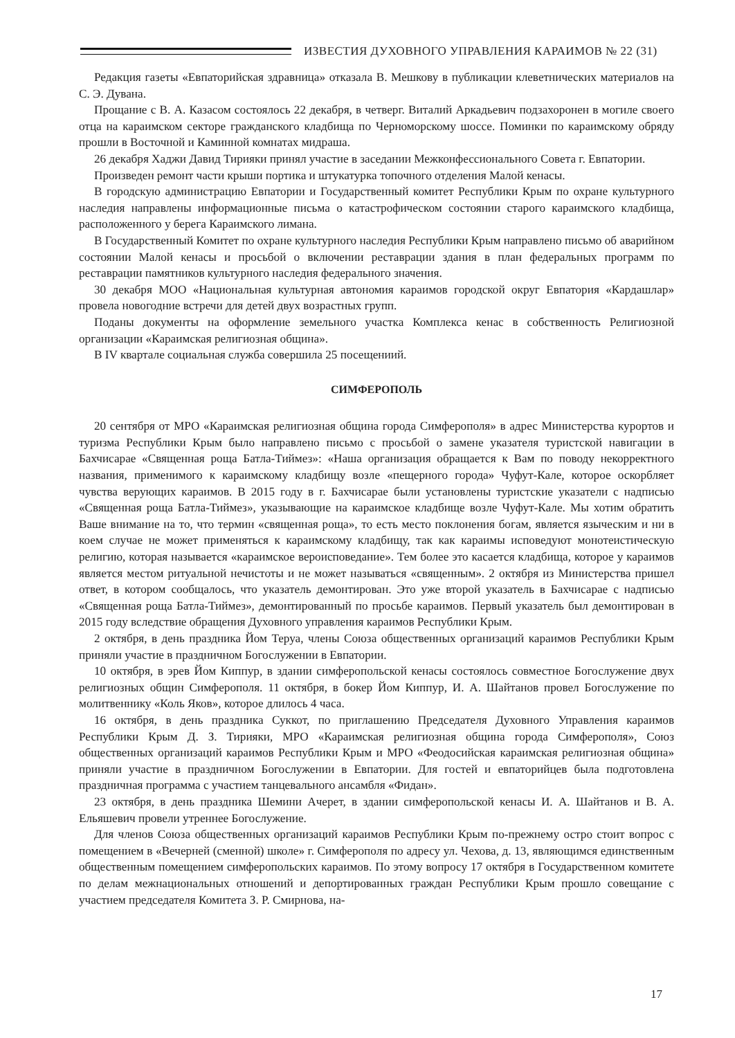ИЗВЕСТИЯ ДУХОВНОГО УПРАВЛЕНИЯ КАРАИМОВ № 22 (31)
Редакция газеты «Евпаторийская здравница» отказала В. Мешкову в публикации клеветнических материалов на С. Э. Дувана.
Прощание с В. А. Казасом состоялось 22 декабря, в четверг. Виталий Аркадьевич подзахоронен в могиле своего отца на караимском секторе гражданского кладбища по Черноморскому шоссе. Поминки по караимскому обряду прошли в Восточной и Каминной комнатах мидраша.
26 декабря Хаджи Давид Тирияки принял участие в заседании Межконфессионального Совета г. Евпатории.
Произведен ремонт части крыши портика и штукатурка топочного отделения Малой кенасы.
В городскую администрацию Евпатории и Государственный комитет Республики Крым по охране культурного наследия направлены информационные письма о катастрофическом состоянии старого караимского кладбища, расположенного у берега Караимского лимана.
В Государственный Комитет по охране культурного наследия Республики Крым направлено письмо об аварийном состоянии Малой кенасы и просьбой о включении реставрации здания в план федеральных программ по реставрации памятников культурного наследия федерального значения.
30 декабря МОО «Национальная культурная автономия караимов городской округ Евпатория «Кардашлар» провела новогодние встречи для детей двух возрастных групп.
Поданы документы на оформление земельного участка Комплекса кенас в собственность Религиозной организации «Караимская религиозная община».
В IV квартале социальная служба совершила 25 посещениий.
СИМФЕРОПОЛЬ
20 сентября от МРО «Караимская религиозная община города Симферополя» в адрес Министерства курортов и туризма Республики Крым было направлено письмо с просьбой о замене указателя туристской навигации в Бахчисарае «Священная роща Батла-Тиймез»: «Наша организация обращается к Вам по поводу некорректного названия, применимого к караимскому кладбищу возле «пещерного города» Чуфут-Кале, которое оскорбляет чувства верующих караимов. В 2015 году в г. Бахчисарае были установлены туристские указатели с надписью «Священная роща Батла-Тиймез», указывающие на караимское кладбище возле Чуфут-Кале. Мы хотим обратить Ваше внимание на то, что термин «священная роща», то есть место поклонения богам, является языческим и ни в коем случае не может применяться к караимскому кладбищу, так как караимы исповедуют монотеистическую религию, которая называется «караимское вероисповедание». Тем более это касается кладбища, которое у караимов является местом ритуальной нечистоты и не может называться «священным». 2 октября из Министерства пришел ответ, в котором сообщалось, что указатель демонтирован. Это уже второй указатель в Бахчисарае с надписью «Священная роща Батла-Тиймез», демонтированный по просьбе караимов. Первый указатель был демонтирован в 2015 году вследствие обращения Духовного управления караимов Республики Крым.
2 октября, в день праздника Йом Теруа, члены Союза общественных организаций караимов Республики Крым приняли участие в праздничном Богослужении в Евпатории.
10 октября, в эрев Йом Киппур, в здании симферопольской кенасы состоялось совместное Богослужение двух религиозных общин Симферополя. 11 октября, в бокер Йом Киппур, И. А. Шайтанов провел Богослужение по молитвеннику «Коль Яков», которое длилось 4 часа.
16 октября, в день праздника Суккот, по приглашению Председателя Духовного Управления караимов Республики Крым Д. З. Тирияки, МРО «Караимская религиозная община города Симферополя», Союз общественных организаций караимов Республики Крым и МРО «Феодосийская караимская религиозная община» приняли участие в праздничном Богослужении в Евпатории. Для гостей и евпаторийцев была подготовлена праздничная программа с участием танцевального ансамбля «Фидан».
23 октября, в день праздника Шемини Ачерет, в здании симферопольской кенасы И. А. Шайтанов и В. А. Ельяшевич провели утреннее Богослужение.
Для членов Союза общественных организаций караимов Республики Крым по-прежнему остро стоит вопрос с помещением в «Вечерней (сменной) школе» г. Симферополя по адресу ул. Чехова, д. 13, являющимся единственным общественным помещением симферопольских караимов. По этому вопросу 17 октября в Государственном комитете по делам межнациональных отношений и депортированных граждан Республики Крым прошло совещание с участием председателя Комитета З. Р. Смирнова, на-
17